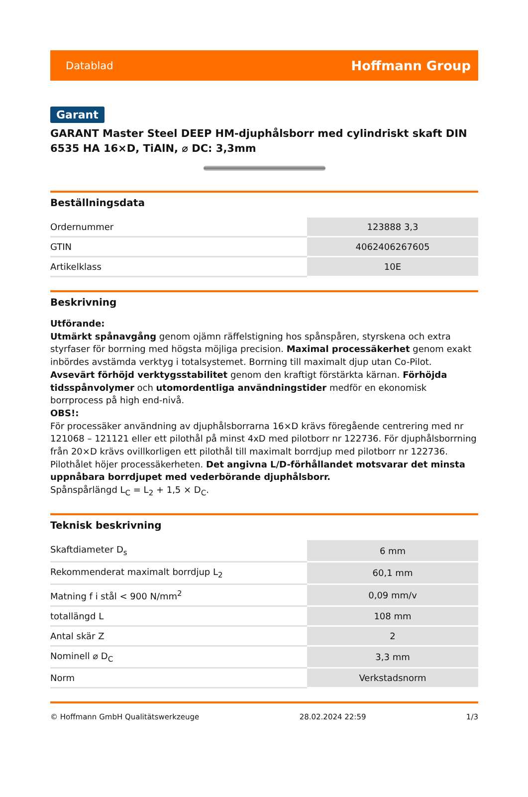Datablad Hoffmann Group
Garant
GARANT Master Steel DEEP HM-djuphålsborr med cylindriskt skaft DIN 6535 HA 16×D, TiAlN, ⌀ DC: 3,3mm
Beställningsdata
| Ordernummer | 123888 3,3 |
| GTIN | 4062406267605 |
| Artikelklass | 10E |
Beskrivning
Utförande:
Utmärkt spånavgång genom ojämn räffelstigning hos spånspåren, styrskena och extra styrfaser för borrning med högsta möjliga precision. Maximal processäkerhet genom exakt inbördes avstämda verktyg i totalsystemet. Borrning till maximalt djup utan Co-Pilot. Avsevärt förhöjd verktygsstabilitet genom den kraftigt förstärkta kärnan. Förhöjda tidsspånvolymer och utomordentliga användningstider medför en ekonomisk borrprocess på high end-nivå.
OBS!:
För processäker användning av djuphålsborrarna 16×D krävs föregående centrering med nr 121068 – 121121 eller ett pilothål på minst 4xD med pilotborr nr 122736. För djuphålsborrning från 20×D krävs ovillkorligen ett pilothål till maximalt borrdjup med pilotborr nr 122736. Pilothålet höjer processäkerheten. Det angivna L/D-förhållandet motsvarar det minsta uppnåbara borrdjupet med vederbörande djuphålsborr.
Spånspårlängd L<sub>C</sub> = L<sub>2</sub> + 1,5 × D<sub>C</sub>.
Teknisk beskrivning
| Skaftdiameter D<sub>s</sub> | 6 mm |
| Rekommenderat maximalt borrdjup L<sub>2</sub> | 60,1 mm |
| Matning f i stål < 900 N/mm<sup>2</sup> | 0,09 mm/v |
| totallängd L | 108 mm |
| Antal skär Z | 2 |
| Nominell ⌀ D<sub>C</sub> | 3,3 mm |
| Norm | Verkstadsnorm |
© Hoffmann GmbH Qualitätswerkzeuge 28.02.2024 22:59 1/3